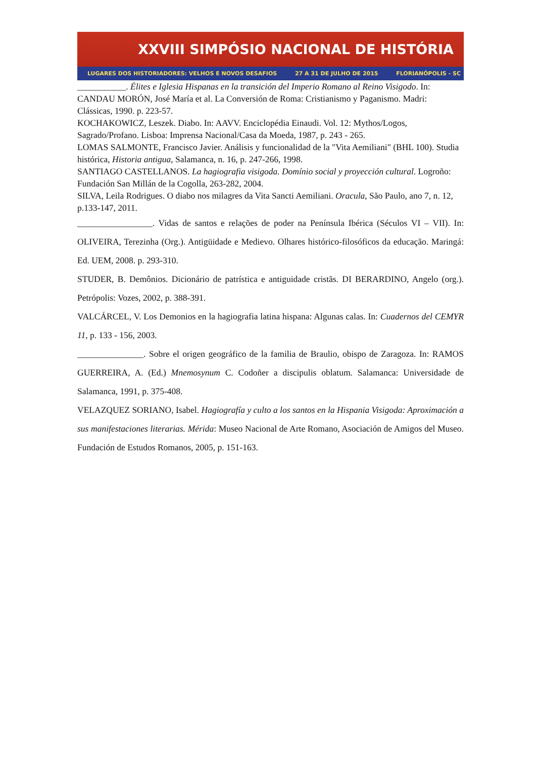XXVIII SIMPÓSIO NACIONAL DE HISTÓRIA
LUGARES DOS HISTORIADORES: VELHOS E NOVOS DESAFIOS 27 A 31 DE JULHO DE 2015 FLORIANÓPOLIS - SC
___________. Élites e Iglesia Hispanas en la transición del Imperio Romano al Reino Visigodo. In: CANDAU MORÓN, José María et al. La Conversión de Roma: Cristianismo y Paganismo. Madri: Clássicas, 1990. p. 223-57.
KOCHAKOWICZ, Leszek. Diabo. In: AAVV. Enciclopédia Einaudi. Vol. 12: Mythos/Logos, Sagrado/Profano. Lisboa: Imprensa Nacional/Casa da Moeda, 1987, p. 243 ‐ 265.
LOMAS SALMONTE, Francisco Javier. Análisis y funcionalidad de la "Vita Aemiliani" (BHL 100). Studia histórica, Historia antigua, Salamanca, n. 16, p. 247-266, 1998.
SANTIAGO CASTELLANOS. La hagiografia visigoda. Domínio social y proyección cultural. Logroño: Fundación San Millán de la Cogolla, 263-282, 2004.
SILVA, Leila Rodrigues. O diabo nos milagres da Vita Sancti Aemiliani. Oracula, São Paulo, ano 7, n. 12, p.133-147, 2011.
_________________. Vidas de santos e relações de poder na Península Ibérica (Séculos VI – VII). In: OLIVEIRA, Terezinha (Org.). Antigüidade e Medievo. Olhares histórico-filosóficos da educação. Maringá: Ed. UEM, 2008. p. 293-310.
STUDER, B. Demônios. Dicionário de patrística e antiguidade cristãs. DI BERARDINO, Angelo (org.). Petrópolis: Vozes, 2002, p. 388-391.
VALCÁRCEL, V. Los Demonios en la hagiografia latina hispana: Algunas calas. In: Cuadernos del CEMYR 11, p. 133 ‐ 156, 2003.
_______________. Sobre el origen geográfico de la familia de Braulio, obispo de Zaragoza. In: RAMOS GUERREIRA, A. (Ed.) Mnemosynum C. Codoñer a discipulis oblatum. Salamanca: Universidade de Salamanca, 1991, p. 375-408.
VELAZQUEZ SORIANO, Isabel. Hagiografía y culto a los santos en la Hispania Visigoda: Aproximación a sus manifestaciones literarias. Mérida: Museo Nacional de Arte Romano, Asociación de Amigos del Museo. Fundación de Estudos Romanos, 2005, p. 151-163.